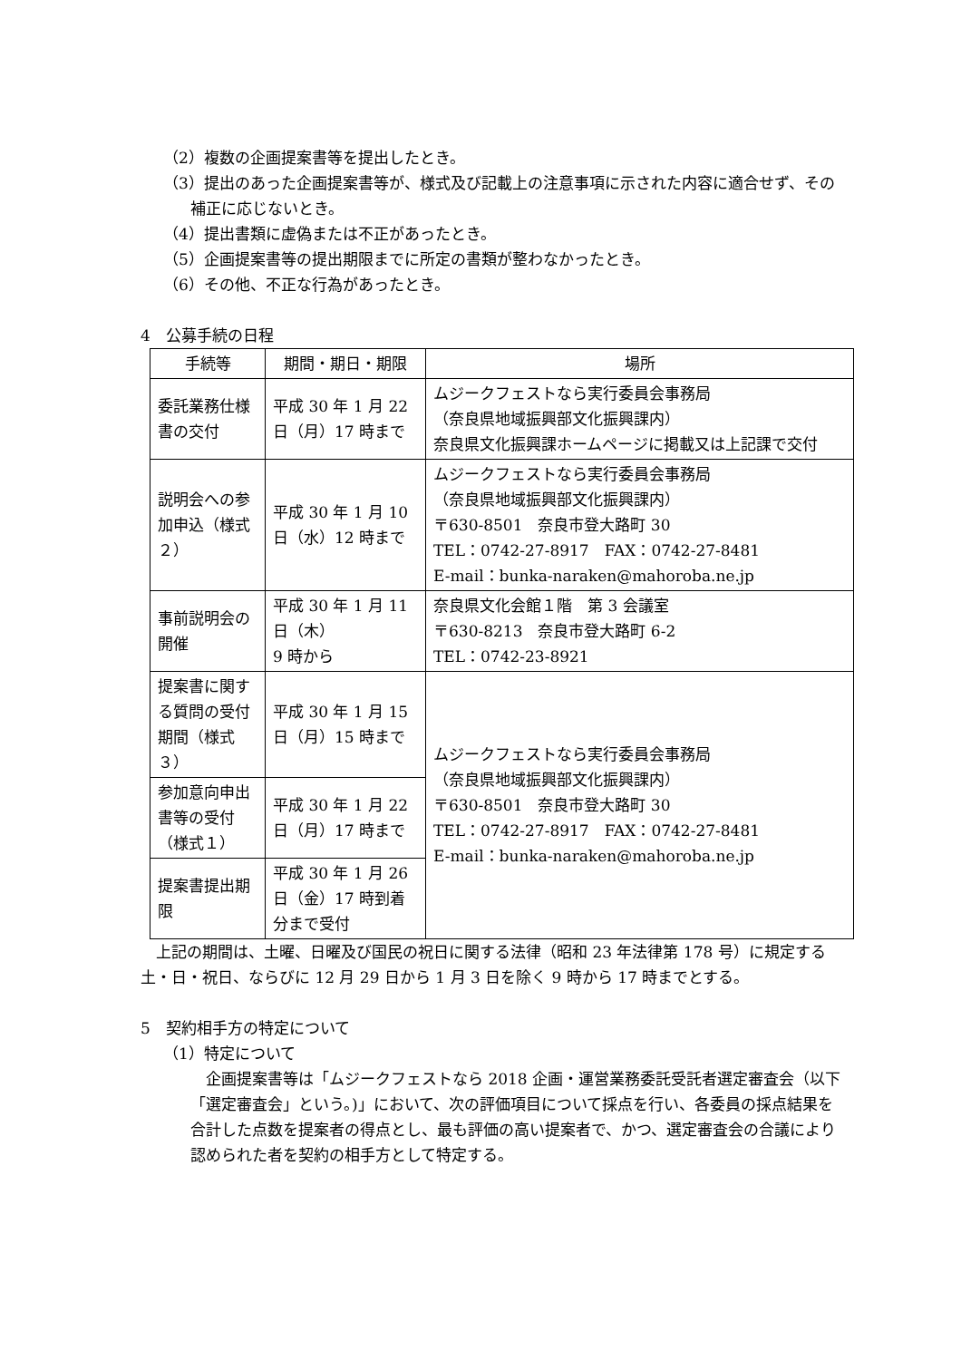（2）複数の企画提案書等を提出したとき。
（3）提出のあった企画提案書等が、様式及び記載上の注意事項に示された内容に適合せず、その補正に応じないとき。
（4）提出書類に虚偽または不正があったとき。
（5）企画提案書等の提出期限までに所定の書類が整わなかったとき。
（6）その他、不正な行為があったとき。
4　公募手続の日程
| 手続等 | 期間・期日・期限 | 場所 |
| 委託業務仕様書の交付 | 平成 30 年 1 月 22 日（月）17 時まで | ムジークフェストなら実行委員会事務局 （奈良県地域振興部文化振興課内） 奈良県文化振興課ホームページに掲載又は上記課で交付 |
| 説明会への参加申込（様式２） | 平成 30 年 1 月 10 日（水）12 時まで | ムジークフェストなら実行委員会事務局 （奈良県地域振興部文化振興課内） 〒630-8501 奈良市登大路町 30 TEL：0742-27-8917 FAX：0742-27-8481 E-mail：bunka-naraken@mahoroba.ne.jp |
| 事前説明会の開催 | 平成 30 年 1 月 11 日（木） 9 時から | 奈良県文化会館１階 第 3 会議室 〒630-8213 奈良市登大路町 6-2 TEL：0742-23-8921 |
| 提案書に関する質問の受付期間（様式３） | 平成 30 年 1 月 15 日（月）15 時まで | ムジークフェストなら実行委員会事務局 （奈良県地域振興部文化振興課内） 〒630-8501 奈良市登大路町 30 TEL：0742-27-8917 FAX：0742-27-8481 E-mail：bunka-naraken@mahoroba.ne.jp |
| 参加意向申出書等の受付（様式１） | 平成 30 年 1 月 22 日（月）17 時まで | |
| 提案書提出期限 | 平成 30 年 1 月 26 日（金）17 時到着分まで受付 | |
上記の期間は、土曜、日曜及び国民の祝日に関する法律（昭和 23 年法律第 178 号）に規定する土・日・祝日、ならびに 12 月 29 日から 1 月 3 日を除く 9 時から 17 時までとする。
5　契約相手方の特定について
（1）特定について
企画提案書等は「ムジークフェストなら 2018 企画・運営業務委託受託者選定審査会（以下「選定審査会」という。)」において、次の評価項目について採点を行い、各委員の採点結果を合計した点数を提案者の得点とし、最も評価の高い提案者で、かつ、選定審査会の合議により認められた者を契約の相手方として特定する。